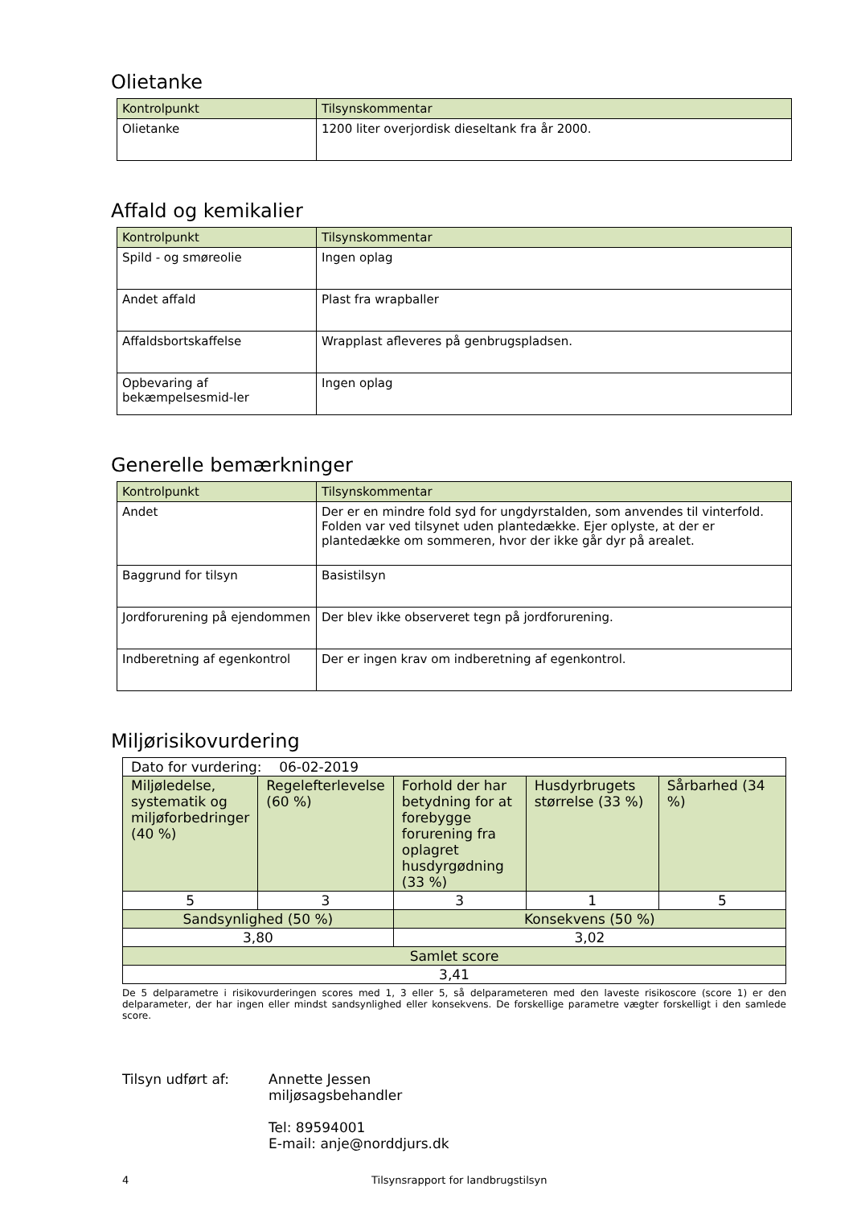Olietanke
| Kontrolpunkt | Tilsynskommentar |
| --- | --- |
| Olietanke | 1200 liter overjordisk dieseltank fra år 2000. |
Affald og kemikalier
| Kontrolpunkt | Tilsynskommentar |
| --- | --- |
| Spild - og smøreolie | Ingen oplag |
| Andet affald | Plast fra wrapballer |
| Affaldsbortskaffelse | Wrapplast afleveres på genbrugspladsen. |
| Opbevaring af bekæmpelsesmid-ler | Ingen oplag |
Generelle bemærkninger
| Kontrolpunkt | Tilsynskommentar |
| --- | --- |
| Andet | Der er en mindre fold syd for ungdyrstalden, som anvendes til vinterfold. Folden var ved tilsynet uden plantedække. Ejer oplyste, at der er plantedække om sommeren, hvor der ikke går dyr på arealet. |
| Baggrund for tilsyn | Basistilsyn |
| Jordforurening på ejendommen | Der blev ikke observeret tegn på jordforurening. |
| Indberetning af egenkontrol | Der er ingen krav om indberetning af egenkontrol. |
Miljørisikovurdering
| Dato for vurdering: 06-02-2019 | | | | |
| Miljøledelse, systematik og miljøforbedringer (40 %) | Regelefterlevelse (60 %) | Forhold der har betydning for at forebygge forurening fra oplagret husdyrgødning (33 %) | Husdyrbrugets størrelse (33 %) | Sårbarhed (34 %) |
| 5 | 3 | 3 | 1 | 5 |
| Sandsynlighed (50 %) | | Konsekvens (50 %) | | |
| 3,80 | | 3,02 | | |
| Samlet score | | | | |
| 3,41 | | | | |
De 5 delparametre i risikovurderingen scores med 1, 3 eller 5, så delparameteren med den laveste risikoscore (score 1) er den delparameter, der har ingen eller mindst sandsynlighed eller konsekvens. De forskellige parametre vægter forskelligt i den samlede score.
Tilsyn udført af: Annette Jessen
miljøsagsbehandler
Tel: 89594001
E-mail: anje@norddjurs.dk
4 Tilsynsrapport for landbrugstilsyn